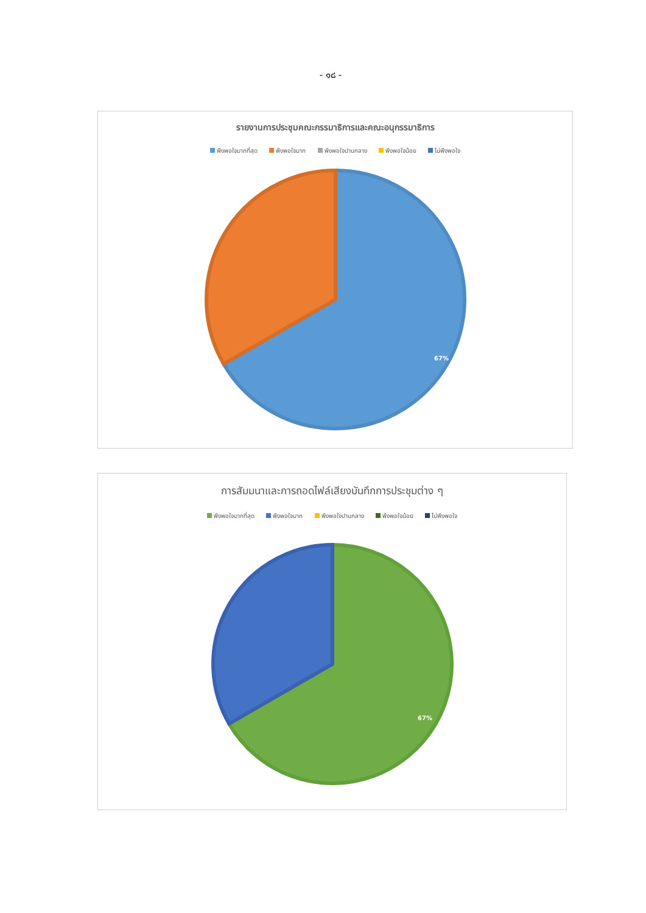- ๑๘ -
รายงานการประชุมคณะกรรมาธิการและคณะอนุกรรมาธิการ
พึงพอใจมากที่สุด พึงพอใจมาก พึงพอใจปานกลาง พึงพอใจน้อย ไม่พึงพอใจ
67%
การสัมมนาและการถอดไฟล์เสียงบันทึกการประชุมต่าง ๆ
พึงพอใจมากที่สุด พึงพอใจมาก พึงพอใจปานกลาง พึงพอใจน้อย ไม่พึงพอใจ
67%